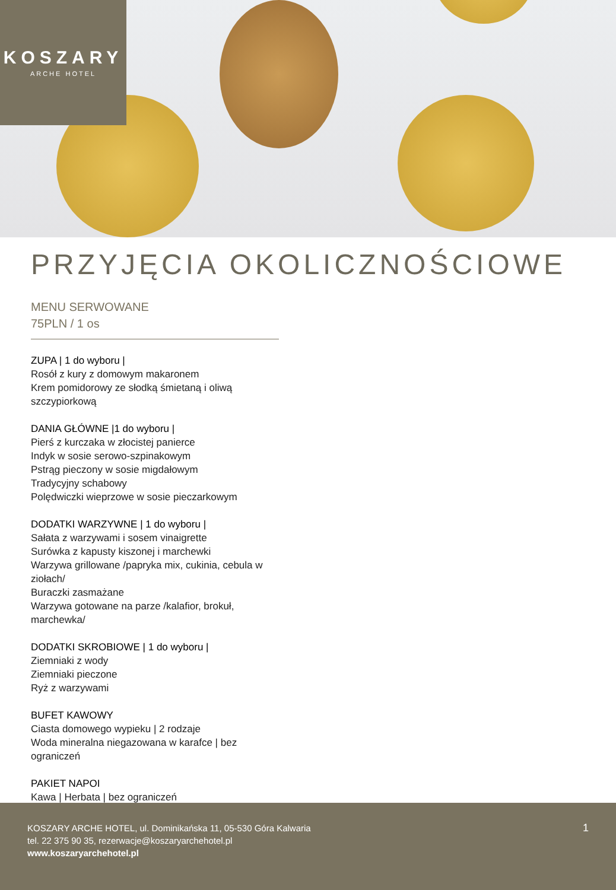KOSZARY
ARCHE HOTEL
PRZYJĘCIA OKOLICZNOŚCIOWE
MENU SERWOWANE
75PLN / 1 os
ZUPA | 1 do wyboru |
Rosół z kury z domowym makaronem
Krem pomidorowy ze słodką śmietaną i oliwą szczypiorkową
DANIA GŁÓWNE |1 do wyboru |
Pierś z kurczaka w złocistej panierce
Indyk w sosie serowo-szpinakowym
Pstrąg pieczony w sosie migdałowym
Tradycyjny schabowy
Polędwiczki wieprzowe w sosie pieczarkowym
DODATKI WARZYWNE | 1 do wyboru |
Sałata z warzywami i sosem vinaigrette
Surówka z kapusty kiszonej i marchewki
Warzywa grillowane /papryka mix, cukinia, cebula w ziołach/
Buraczki zasmażane
Warzywa gotowane na parze /kalafior, brokuł, marchewka/
DODATKI SKROBIOWE | 1 do wyboru |
Ziemniaki z wody
Ziemniaki pieczone
Ryż z warzywami
BUFET KAWOWY
Ciasta domowego wypieku | 2 rodzaje
Woda mineralna niegazowana w karafce | bez ograniczeń
PAKIET NAPOI
Kawa | Herbata | bez ograniczeń
KOSZARY ARCHE HOTEL, ul. Dominikańska 11, 05-530 Góra Kalwaria
tel. 22 375 90 35, rezerwacje@koszaryarchehotel.pl
www.koszaryarchehotel.pl
1